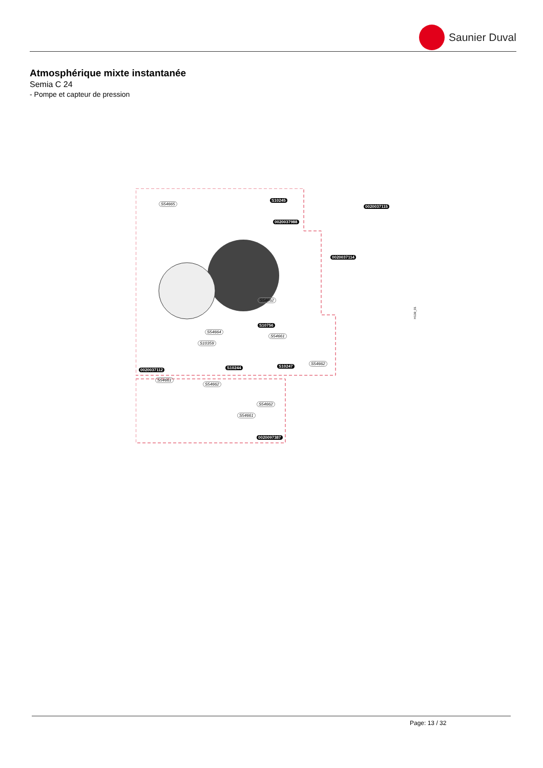Saunier Duval
Atmosphérique mixte instantanée
Semia C 24
- Pompe et capteur de pression
S54665
S10245
0020037988
0020037115
0020037114
S54662
S10756
S54664
S54661
S10359
S54662
S10247 S10244 0020037112
S54661
S54662
S54662
S54661
0020097387
H139_01
Page: 13 / 32